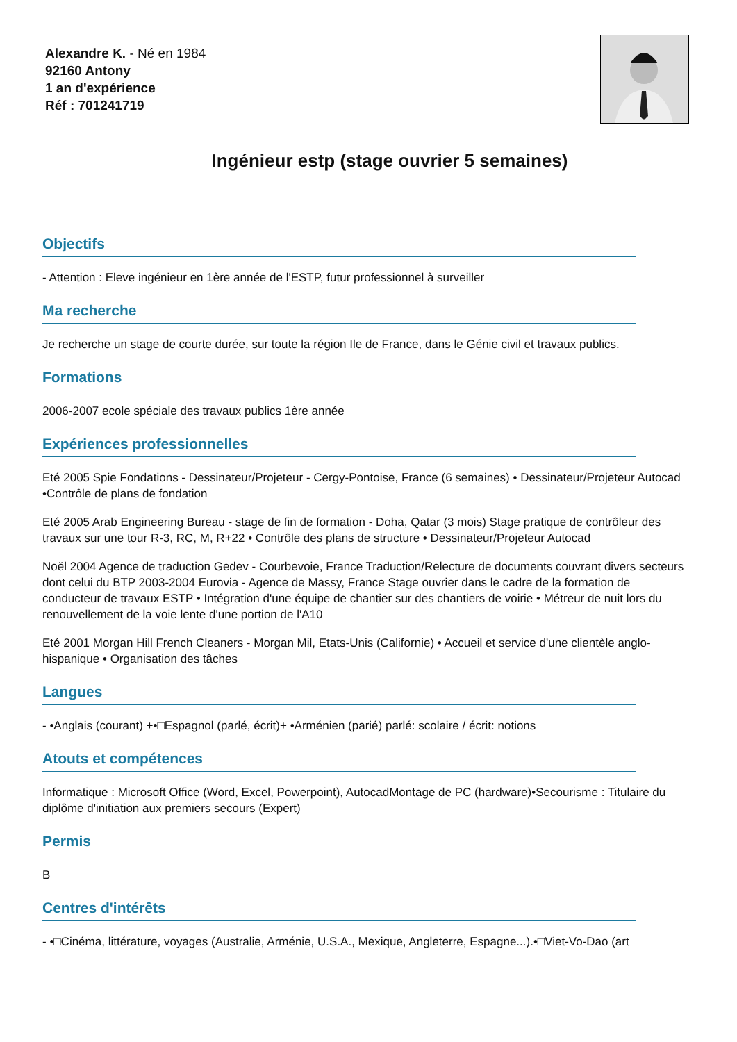Alexandre K. - Né en 1984
92160 Antony
1 an d'expérience
Réf : 701241719
Ingénieur estp (stage ouvrier 5 semaines)
Objectifs
- Attention : Eleve ingénieur en 1ère année de l'ESTP, futur professionnel à surveiller
Ma recherche
Je recherche un stage de courte durée, sur toute la région Ile de France, dans le Génie civil et travaux publics.
Formations
2006-2007 ecole spéciale des travaux publics 1ère année
Expériences professionnelles
Eté 2005 Spie Fondations - Dessinateur/Projeteur - Cergy-Pontoise, France (6 semaines) • Dessinateur/Projeteur Autocad •Contrôle de plans de fondation
Eté 2005 Arab Engineering Bureau - stage de fin de formation - Doha, Qatar (3 mois) Stage pratique de contrôleur des travaux sur une tour R-3, RC, M, R+22 • Contrôle des plans de structure • Dessinateur/Projeteur Autocad
Noël 2004 Agence de traduction Gedev - Courbevoie, France Traduction/Relecture de documents couvrant divers secteurs dont celui du BTP 2003-2004 Eurovia - Agence de Massy, France Stage ouvrier dans le cadre de la formation de conducteur de travaux ESTP • Intégration d'une équipe de chantier sur des chantiers de voirie • Métreur de nuit lors du renouvellement de la voie lente d'une portion de l'A10
Eté 2001 Morgan Hill French Cleaners - Morgan Mil, Etats-Unis (Californie) • Accueil et service d'une clientèle anglo-hispanique • Organisation des tâches
Langues
- •Anglais (courant) +•□Espagnol (parlé, écrit)+ •Arménien (parié) parlé: scolaire / écrit: notions
Atouts et compétences
Informatique : Microsoft Office (Word, Excel, Powerpoint), AutocadMontage de PC (hardware)•Secourisme : Titulaire du diplôme d'initiation aux premiers secours (Expert)
Permis
B
Centres d'intérêts
- •□Cinéma, littérature, voyages (Australie, Arménie, U.S.A., Mexique, Angleterre, Espagne...).•□Viet-Vo-Dao (art